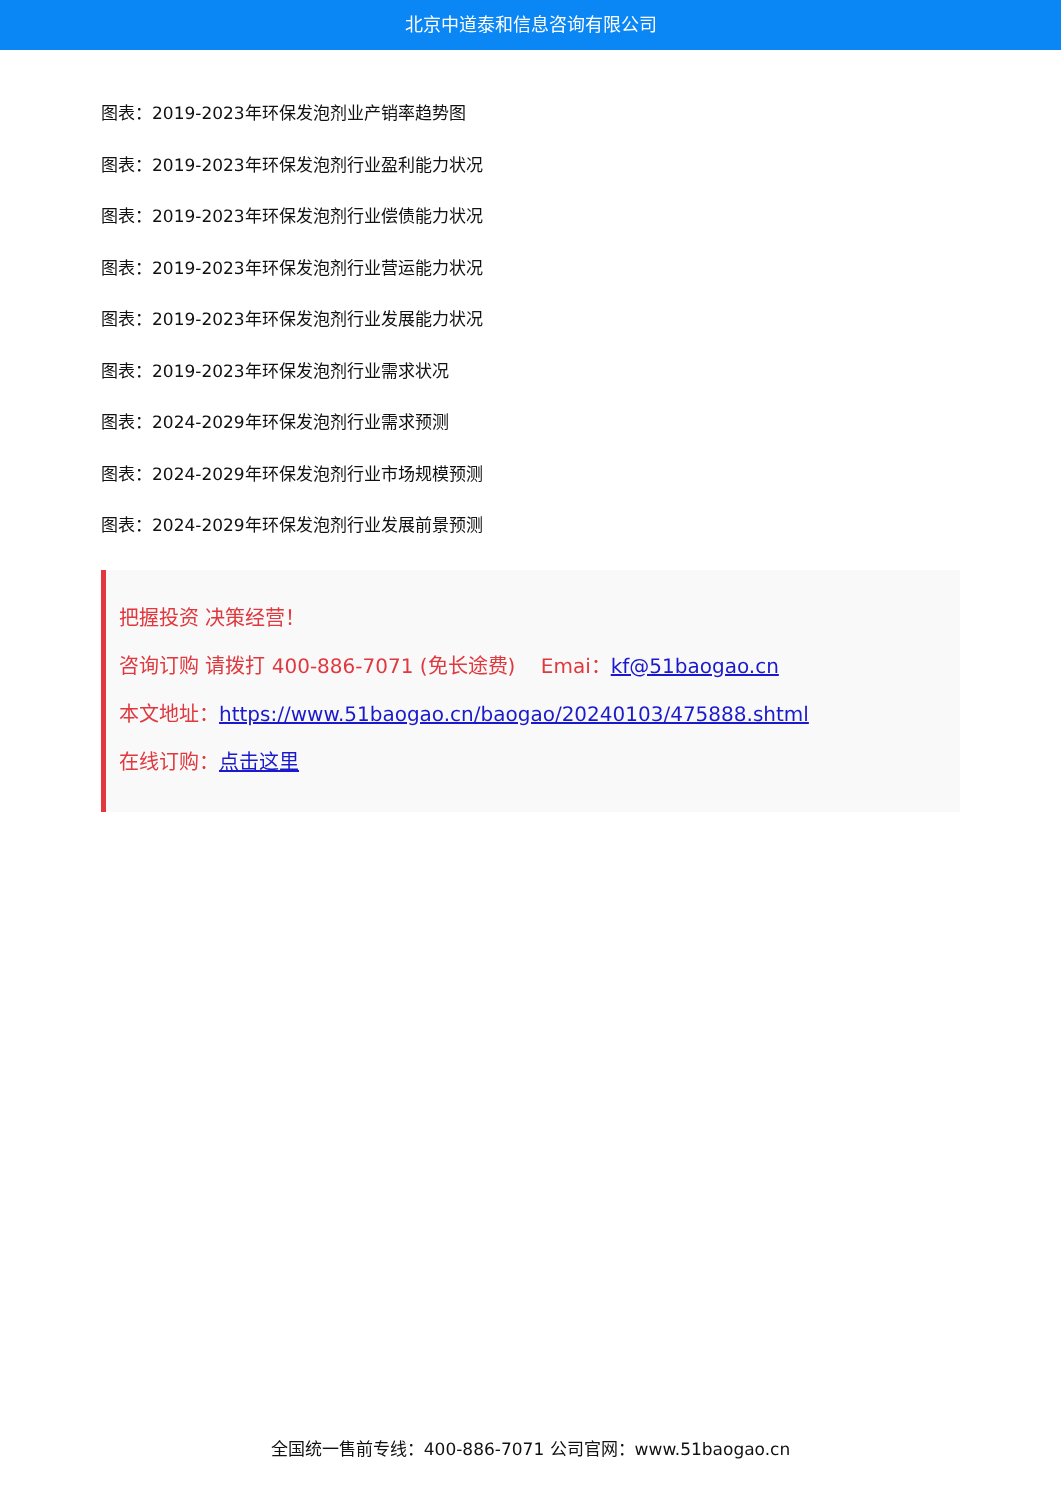北京中道泰和信息咨询有限公司
图表：2019-2023年环保发泡剂业产销率趋势图
图表：2019-2023年环保发泡剂行业盈利能力状况
图表：2019-2023年环保发泡剂行业偿债能力状况
图表：2019-2023年环保发泡剂行业营运能力状况
图表：2019-2023年环保发泡剂行业发展能力状况
图表：2019-2023年环保发泡剂行业需求状况
图表：2024-2029年环保发泡剂行业需求预测
图表：2024-2029年环保发泡剂行业市场规模预测
图表：2024-2029年环保发泡剂行业发展前景预测
把握投资 决策经营！
咨询订购 请拨打 400-886-7071 (免长途费) Emai：kf@51baogao.cn
本文地址：https://www.51baogao.cn/baogao/20240103/475888.shtml
在线订购：点击这里
全国统一售前专线：400-886-7071 公司官网：www.51baogao.cn